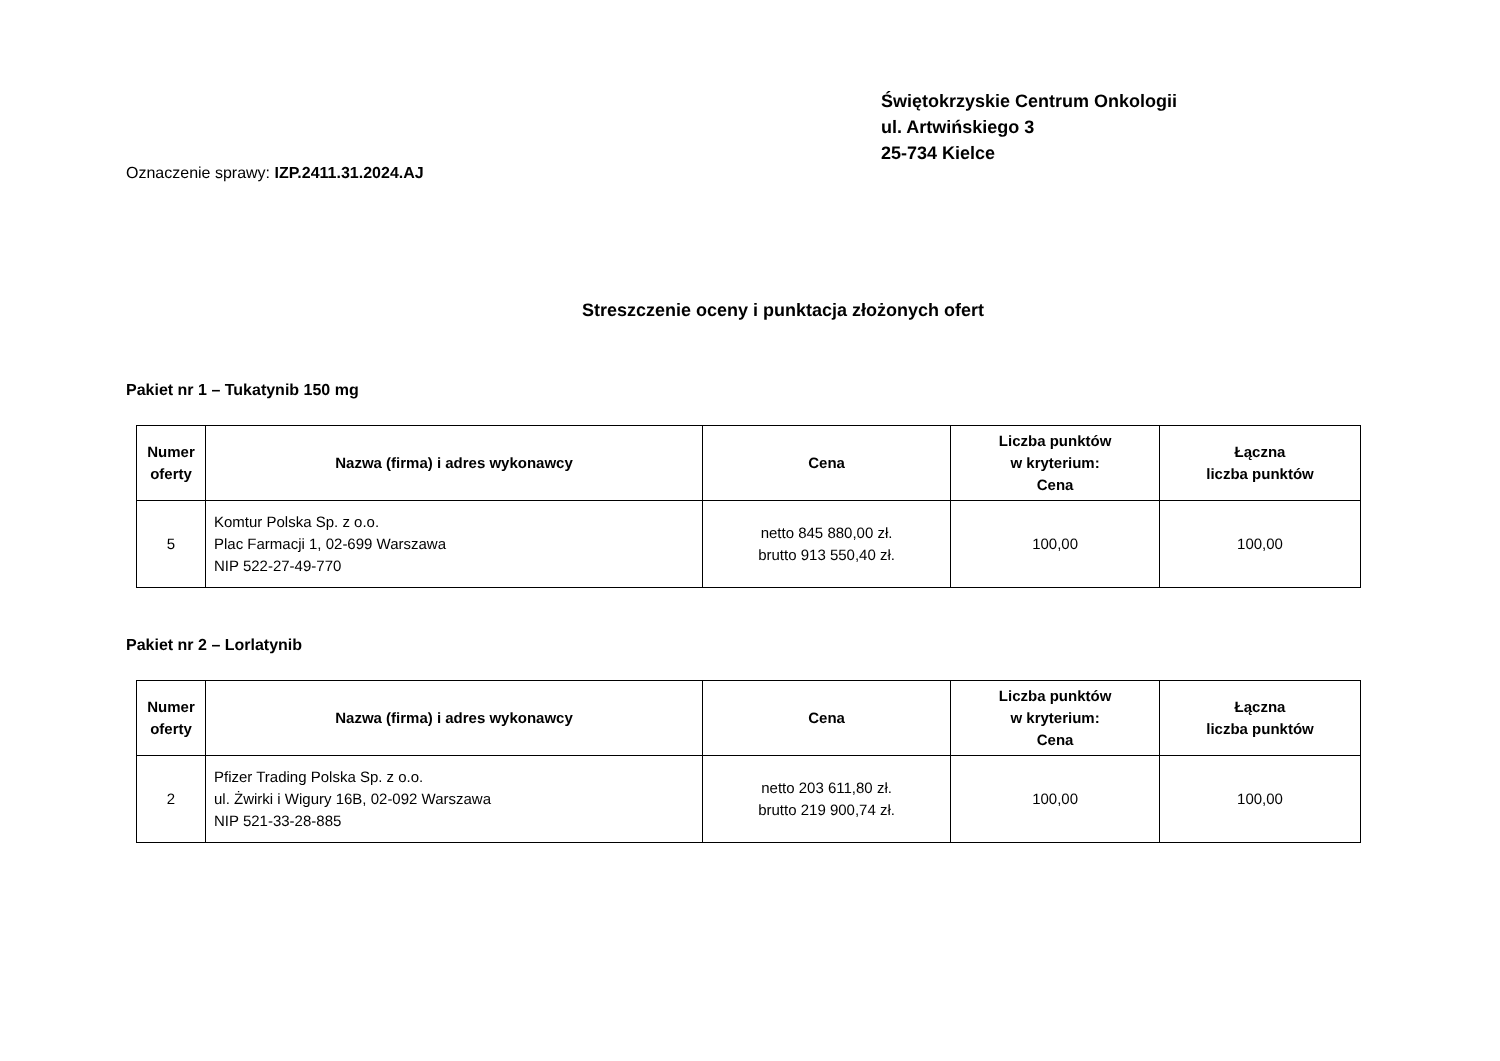Świętokrzyskie Centrum Onkologii
ul. Artwińskiego 3
25-734 Kielce
Oznaczenie sprawy: IZP.2411.31.2024.AJ
Streszczenie oceny i punktacja złożonych ofert
Pakiet nr 1 – Tukatynib 150 mg
| Numer oferty | Nazwa (firma) i adres wykonawcy | Cena | Liczba punktów w kryterium: Cena | Łączna liczba punktów |
| --- | --- | --- | --- | --- |
| 5 | Komtur Polska Sp. z o.o. Plac Farmacji 1, 02-699 Warszawa NIP 522-27-49-770 | netto 845 880,00 zł. brutto 913 550,40 zł. | 100,00 | 100,00 |
Pakiet nr 2 – Lorlatynib
| Numer oferty | Nazwa (firma) i adres wykonawcy | Cena | Liczba punktów w kryterium: Cena | Łączna liczba punktów |
| --- | --- | --- | --- | --- |
| 2 | Pfizer Trading Polska Sp. z o.o. ul. Żwirki i Wigury 16B, 02-092 Warszawa NIP 521-33-28-885 | netto 203 611,80 zł. brutto 219 900,74 zł. | 100,00 | 100,00 |